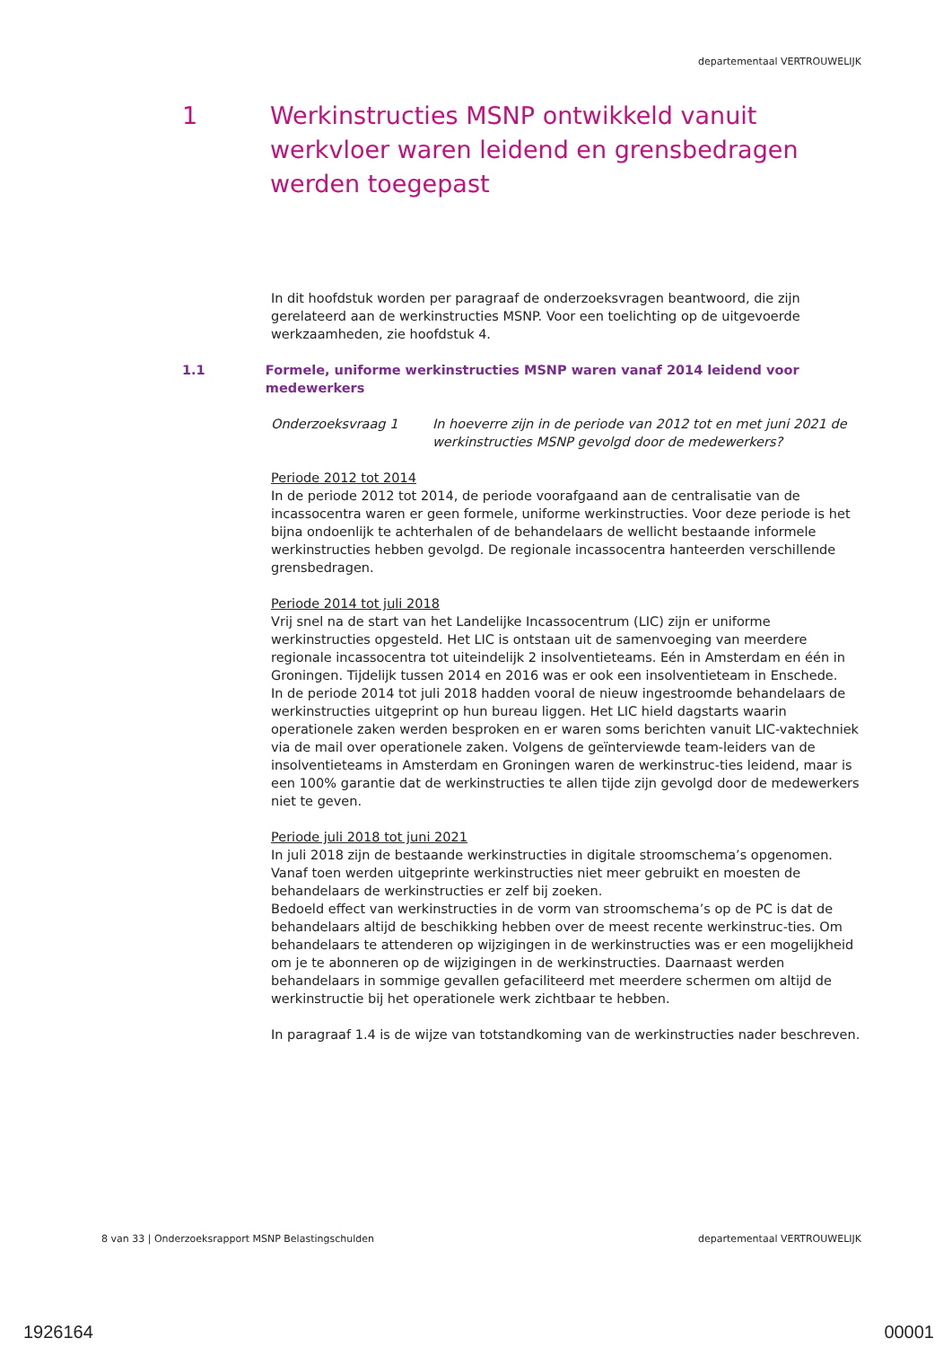departementaal VERTROUWELIJK
1 Werkinstructies MSNP ontwikkeld vanuit werkvloer waren leidend en grensbedragen werden toegepast
In dit hoofdstuk worden per paragraaf de onderzoeksvragen beantwoord, die zijn gerelateerd aan de werkinstructies MSNP. Voor een toelichting op de uitgevoerde werkzaamheden, zie hoofdstuk 4.
1.1 Formele, uniforme werkinstructies MSNP waren vanaf 2014 leidend voor medewerkers
Onderzoeksvraag 1 In hoeverre zijn in de periode van 2012 tot en met juni 2021 de werkinstructies MSNP gevolgd door de medewerkers?
Periode 2012 tot 2014
In de periode 2012 tot 2014, de periode voorafgaand aan de centralisatie van de incassocentra waren er geen formele, uniforme werkinstructies. Voor deze periode is het bijna ondoenlijk te achterhalen of de behandelaars de wellicht bestaande informele werkinstructies hebben gevolgd. De regionale incassocentra hanteerden verschillende grensbedragen.
Periode 2014 tot juli 2018
Vrij snel na de start van het Landelijke Incassocentrum (LIC) zijn er uniforme werkinstructies opgesteld. Het LIC is ontstaan uit de samenvoeging van meerdere regionale incassocentra tot uiteindelijk 2 insolventieteams. Eén in Amsterdam en één in Groningen. Tijdelijk tussen 2014 en 2016 was er ook een insolventieteam in Enschede.
In de periode 2014 tot juli 2018 hadden vooral de nieuw ingestroomde behandelaars de werkinstructies uitgeprint op hun bureau liggen. Het LIC hield dagstarts waarin operationele zaken werden besproken en er waren soms berichten vanuit LIC-vaktechniek via de mail over operationele zaken. Volgens de geïnterviewde team-leiders van de insolventieteams in Amsterdam en Groningen waren de werkinstruc-ties leidend, maar is een 100% garantie dat de werkinstructies te allen tijde zijn gevolgd door de medewerkers niet te geven.
Periode juli 2018 tot juni 2021
In juli 2018 zijn de bestaande werkinstructies in digitale stroomschema’s opgenomen.
Vanaf toen werden uitgeprinte werkinstructies niet meer gebruikt en moesten de behandelaars de werkinstructies er zelf bij zoeken.
Bedoeld effect van werkinstructies in de vorm van stroomschema’s op de PC is dat de behandelaars altijd de beschikking hebben over de meest recente werkinstruc-ties. Om behandelaars te attenderen op wijzigingen in de werkinstructies was er een mogelijkheid om je te abonneren op de wijzigingen in de werkinstructies. Daarnaast werden behandelaars in sommige gevallen gefaciliteerd met meerdere schermen om altijd de werkinstructie bij het operationele werk zichtbaar te hebben.
In paragraaf 1.4 is de wijze van totstandkoming van de werkinstructies nader beschreven.
8 van 33 | Onderzoeksrapport MSNP Belastingschulden departementaal VERTROUWELIJK
1926164 00001